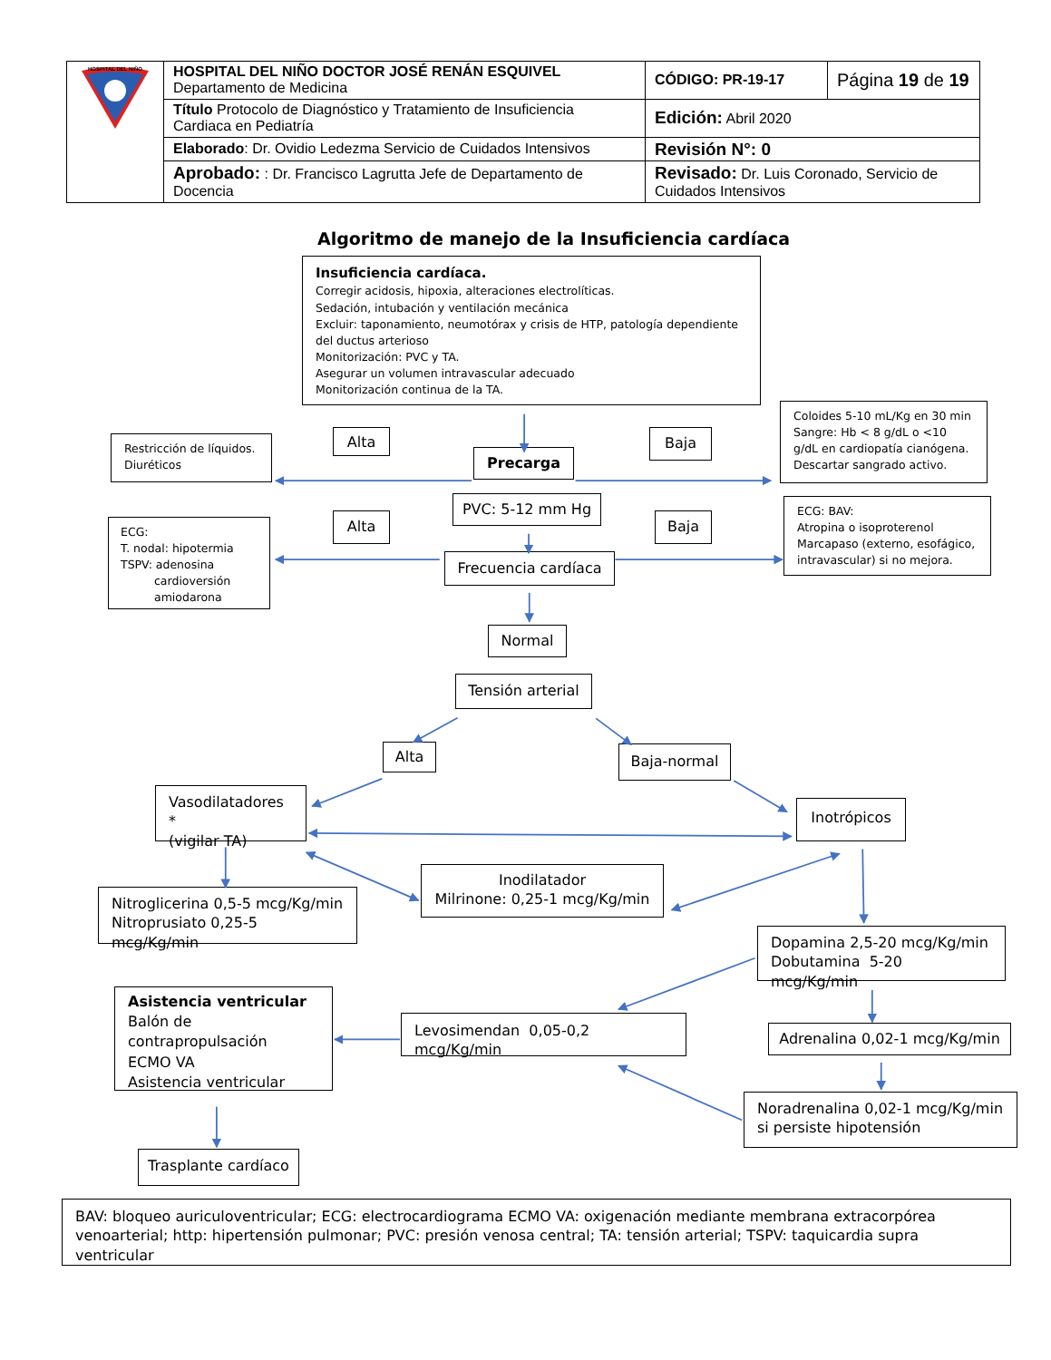| HOSPITAL DEL NIÑO | HOSPITAL DEL NIÑO DOCTOR JOSÉ RENÁN ESQUIVEL Departamento de Medicina | CÓDIGO: PR-19-17 | Página 19 de 19 |
| | Título Protocolo de Diagnóstico y Tratamiento de Insuficiencia Cardiaca en Pediatría | Edición: Abril 2020 | |
| | Elaborado : Dr. Ovidio Ledezma Servicio de Cuidados Intensivos | Revisión N°: 0 | |
| | Aprobado: : Dr. Francisco Lagrutta Jefe de Departamento de Docencia | Revisado: Dr. Luis Coronado, Servicio de Cuidados Intensivos | |
Algoritmo de manejo de la Insuficiencia cardíaca
Insuficiencia cardíaca.
Corregir acidosis, hipoxia, alteraciones electrolíticas.
Sedación, intubación y ventilación mecánica
Excluir: taponamiento, neumotórax y crisis de HTP, patología dependiente del ductus arterioso
Monitorización: PVC y TA.
Asegurar un volumen intravascular adecuado
Monitorización continua de la TA.
Restricción de líquidos.
Diuréticos
Alta
Precarga
Baja
Coloides 5-10 mL/Kg en 30 min
Sangre: Hb < 8 g/dL o <10 g/dL en cardiopatía cianógena.
Descartar sangrado activo.
ECG:
T. nodal: hipotermia
TSPV: adenosina
cardioversión
amiodarona
Alta
PVC: 5-12 mm Hg
Frecuencia cardíaca
Baja
ECG: BAV:
Atropina o isoproterenol
Marcapaso (externo, esofágico, intravascular) si no mejora.
Normal
Tensión arterial
Alta
Baja-normal
Vasodilatadores *
(vigilar TA)
Inotrópicos
Nitroglicerina 0,5-5 mcg/Kg/min
Nitroprusiato 0,25-5 mcg/Kg/min
Inodilatador
Milrinone: 0,25-1 mcg/Kg/min
Dopamina 2,5-20 mcg/Kg/min
Dobutamina 5-20 mcg/Kg/min
Asistencia ventricular
Balón de contrapropulsación
ECMO VA
Asistencia ventricular
Levosimendan 0,05-0,2 mcg/Kg/min
Adrenalina 0,02-1 mcg/Kg/min
Trasplante cardíaco
Noradrenalina 0,02-1 mcg/Kg/min
si persiste hipotensión
BAV: bloqueo auriculoventricular; ECG: electrocardiograma ECMO VA: oxigenación mediante membrana extracorpórea venoarterial; http: hipertensión pulmonar; PVC: presión venosa central; TA: tensión arterial; TSPV: taquicardia supra ventricular